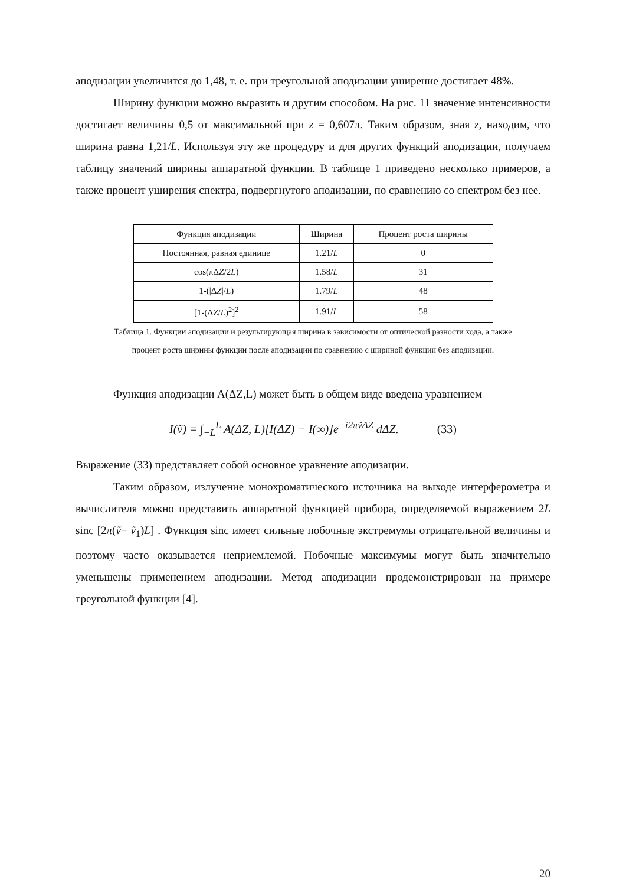аподизации увеличится до 1,48, т. е. при треугольной аподизации уширение достигает 48%.
Ширину функции можно выразить и другим способом. На рис. 11 значение интенсивности достигает величины 0,5 от максимальной при z = 0,607π. Таким образом, зная z, находим, что ширина равна 1,21/L. Используя эту же процедуру и для других функций аподизации, получаем таблицу значений ширины аппаратной функции. В таблице 1 приведено несколько примеров, а также процент уширения спектра, подвергнутого аподизации, по сравнению со спектром без нее.
| Функция аподизации | Ширина | Процент роста ширины |
| --- | --- | --- |
| Постоянная, равная единице | 1.21/ L | 0 |
| cos(πΔ Z /2 L ) | 1.58/ L | 31 |
| 1-(/Δ Z // L ) | 1.79/ L | 48 |
| [1-(Δ Z / L )<sup>2</sup>]<sup>2</sup> | 1.91/ L | 58 |
Таблица 1. Функции аподизации и результирующая ширина в зависимости от оптической разности хода, а также процент роста ширины функции после аподизации по сравнению с шириной функции без аподизации.
Функция аподизации A(ΔZ,L) может быть в общем виде введена уравнением
I(ṽ) = ∫<sub>−L</sub><sup>L</sup> A(ΔZ, L)[I(ΔZ) − I(∞)]e<sup>−i2πṽΔZ</sup> dΔZ. (33)
Выражение (33) представляет собой основное уравнение аподизации.
Таким образом, излучение монохроматического источника на выходе интерферометра и вычислителя можно представить аппаратной функцией прибора, определяемой выражением 2L sinc [2π(ṽ− ṽ<sub>1</sub>)L] . Функция sinc имеет сильные побочные экстремумы отрицательной величины и поэтому часто оказывается неприемлемой. Побочные максимумы могут быть значительно уменьшены применением аподизации. Метод аподизации продемонстрирован на примере треугольной функции [4].
20